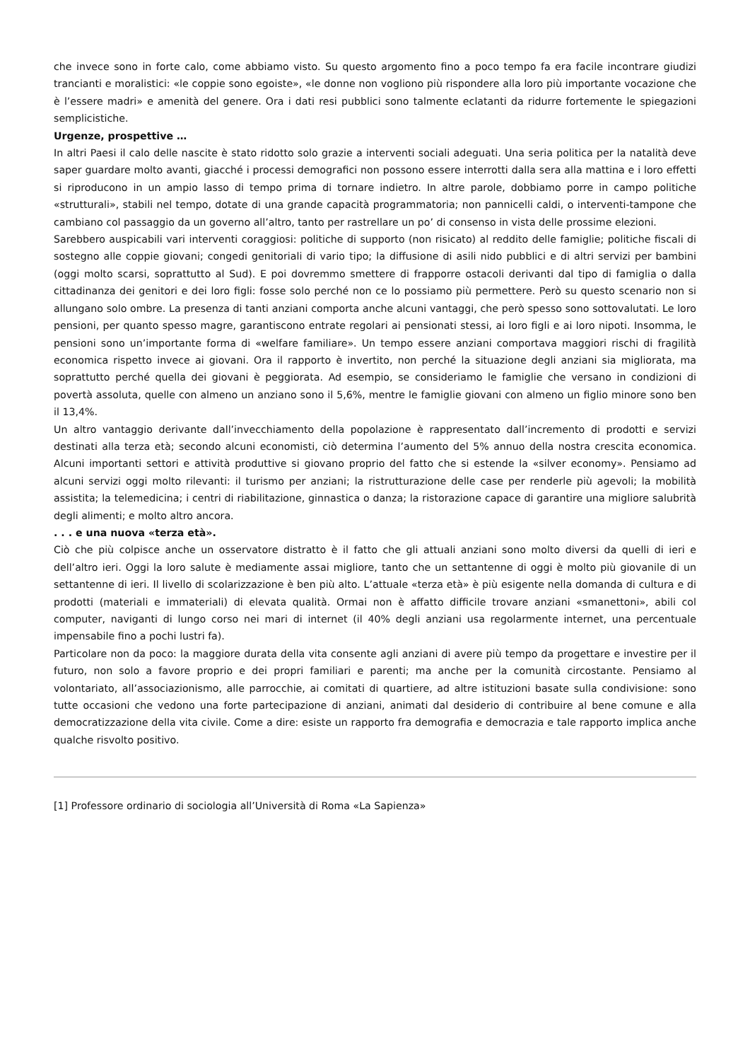che invece sono in forte calo, come abbiamo visto. Su questo argomento fino a poco tempo fa era facile incontrare giudizi trancianti e moralistici: «le coppie sono egoiste», «le donne non vogliono più rispondere alla loro più importante vocazione che è l’essere madri» e amenità del genere. Ora i dati resi pubblici sono talmente eclatanti da ridurre fortemente le spiegazioni semplicistiche.
Urgenze, prospettive …
In altri Paesi il calo delle nascite è stato ridotto solo grazie a interventi sociali adeguati. Una seria politica per la natalità deve saper guardare molto avanti, giacché i processi demografici non possono essere interrotti dalla sera alla mattina e i loro effetti si riproducono in un ampio lasso di tempo prima di tornare indietro. In altre parole, dobbiamo porre in campo politiche «strutturali», stabili nel tempo, dotate di una grande capacità programmatoria; non pannicelli caldi, o interventi-tampone che cambiano col passaggio da un governo all’altro, tanto per rastrellare un po’ di consenso in vista delle prossime elezioni.
Sarebbero auspicabili vari interventi coraggiosi: politiche di supporto (non risicato) al reddito delle famiglie; politiche fiscali di sostegno alle coppie giovani; congedi genitoriali di vario tipo; la diffusione di asili nido pubblici e di altri servizi per bambini (oggi molto scarsi, soprattutto al Sud). E poi dovremmo smettere di frapporre ostacoli derivanti dal tipo di famiglia o dalla cittadinanza dei genitori e dei loro figli: fosse solo perché non ce lo possiamo più permettere. Però su questo scenario non si allungano solo ombre. La presenza di tanti anziani comporta anche alcuni vantaggi, che però spesso sono sottovalutati. Le loro pensioni, per quanto spesso magre, garantiscono entrate regolari ai pensionati stessi, ai loro figli e ai loro nipoti. Insomma, le pensioni sono un’importante forma di «welfare familiare». Un tempo essere anziani comportava maggiori rischi di fragilità economica rispetto invece ai giovani. Ora il rapporto è invertito, non perché la situazione degli anziani sia migliorata, ma soprattutto perché quella dei giovani è peggiorata. Ad esempio, se consideriamo le famiglie che versano in condizioni di povertà assoluta, quelle con almeno un anziano sono il 5,6%, mentre le famiglie giovani con almeno un figlio minore sono ben il 13,4%.
Un altro vantaggio derivante dall’invecchiamento della popolazione è rappresentato dall’incremento di prodotti e servizi destinati alla terza età; secondo alcuni economisti, ciò determina l’aumento del 5% annuo della nostra crescita economica. Alcuni importanti settori e attività produttive si giovano proprio del fatto che si estende la «silver economy». Pensiamo ad alcuni servizi oggi molto rilevanti: il turismo per anziani; la ristrutturazione delle case per renderle più agevoli; la mobilità assistita; la telemedicina; i centri di riabilitazione, ginnastica o danza; la ristorazione capace di garantire una migliore salubrità degli alimenti; e molto altro ancora.
. . . e una nuova «terza età».
Ciò che più colpisce anche un osservatore distratto è il fatto che gli attuali anziani sono molto diversi da quelli di ieri e dell’altro ieri. Oggi la loro salute è mediamente assai migliore, tanto che un settantenne di oggi è molto più giovanile di un settantenne di ieri. Il livello di scolarizzazione è ben più alto. L’attuale «terza età» è più esigente nella domanda di cultura e di prodotti (materiali e immateriali) di elevata qualità. Ormai non è affatto difficile trovare anziani «smanettoni», abili col computer, naviganti di lungo corso nei mari di internet (il 40% degli anziani usa regolarmente internet, una percentuale impensabile fino a pochi lustri fa).
Particolare non da poco: la maggiore durata della vita consente agli anziani di avere più tempo da progettare e investire per il futuro, non solo a favore proprio e dei propri familiari e parenti; ma anche per la comunità circostante. Pensiamo al volontariato, all’associazionismo, alle parrocchie, ai comitati di quartiere, ad altre istituzioni basate sulla condivisione: sono tutte occasioni che vedono una forte partecipazione di anziani, animati dal desiderio di contribuire al bene comune e alla democratizzazione della vita civile. Come a dire: esiste un rapporto fra demografia e democrazia e tale rapporto implica anche qualche risvolto positivo.
[1] Professore ordinario di sociologia all’Università di Roma «La Sapienza»